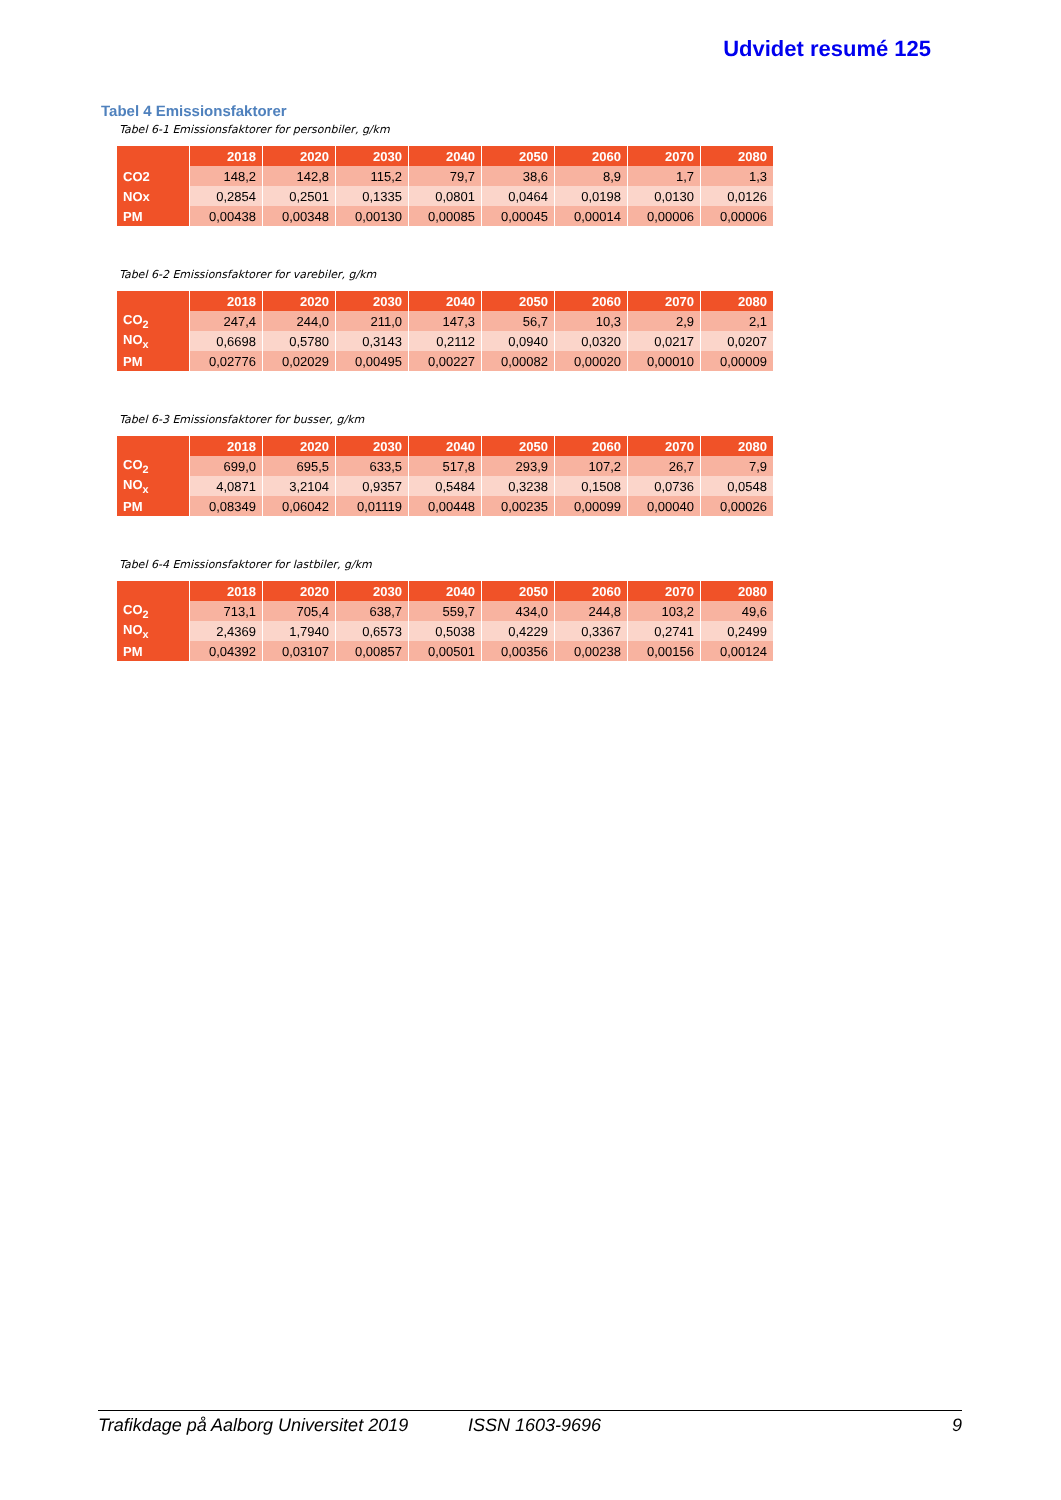Udvidet resumé 125
Tabel 4 Emissionsfaktorer
Tabel 6-1 Emissionsfaktorer for personbiler, g/km
| | 2018 | 2020 | 2030 | 2040 | 2050 | 2060 | 2070 | 2080 |
| --- | --- | --- | --- | --- | --- | --- | --- | --- |
| CO2 | 148,2 | 142,8 | 115,2 | 79,7 | 38,6 | 8,9 | 1,7 | 1,3 |
| NOx | 0,2854 | 0,2501 | 0,1335 | 0,0801 | 0,0464 | 0,0198 | 0,0130 | 0,0126 |
| PM | 0,00438 | 0,00348 | 0,00130 | 0,00085 | 0,00045 | 0,00014 | 0,00006 | 0,00006 |
Tabel 6-2 Emissionsfaktorer for varebiler, g/km
| | 2018 | 2020 | 2030 | 2040 | 2050 | 2060 | 2070 | 2080 |
| --- | --- | --- | --- | --- | --- | --- | --- | --- |
| CO<sub>2</sub> | 247,4 | 244,0 | 211,0 | 147,3 | 56,7 | 10,3 | 2,9 | 2,1 |
| NO<sub>x</sub> | 0,6698 | 0,5780 | 0,3143 | 0,2112 | 0,0940 | 0,0320 | 0,0217 | 0,0207 |
| PM | 0,02776 | 0,02029 | 0,00495 | 0,00227 | 0,00082 | 0,00020 | 0,00010 | 0,00009 |
Tabel 6-3 Emissionsfaktorer for busser, g/km
| | 2018 | 2020 | 2030 | 2040 | 2050 | 2060 | 2070 | 2080 |
| --- | --- | --- | --- | --- | --- | --- | --- | --- |
| CO<sub>2</sub> | 699,0 | 695,5 | 633,5 | 517,8 | 293,9 | 107,2 | 26,7 | 7,9 |
| NO<sub>x</sub> | 4,0871 | 3,2104 | 0,9357 | 0,5484 | 0,3238 | 0,1508 | 0,0736 | 0,0548 |
| PM | 0,08349 | 0,06042 | 0,01119 | 0,00448 | 0,00235 | 0,00099 | 0,00040 | 0,00026 |
Tabel 6-4 Emissionsfaktorer for lastbiler, g/km
| | 2018 | 2020 | 2030 | 2040 | 2050 | 2060 | 2070 | 2080 |
| --- | --- | --- | --- | --- | --- | --- | --- | --- |
| CO<sub>2</sub> | 713,1 | 705,4 | 638,7 | 559,7 | 434,0 | 244,8 | 103,2 | 49,6 |
| NO<sub>x</sub> | 2,4369 | 1,7940 | 0,6573 | 0,5038 | 0,4229 | 0,3367 | 0,2741 | 0,2499 |
| PM | 0,04392 | 0,03107 | 0,00857 | 0,00501 | 0,00356 | 0,00238 | 0,00156 | 0,00124 |
Trafikdage på Aalborg Universitet 2019 ISSN 1603-9696 9